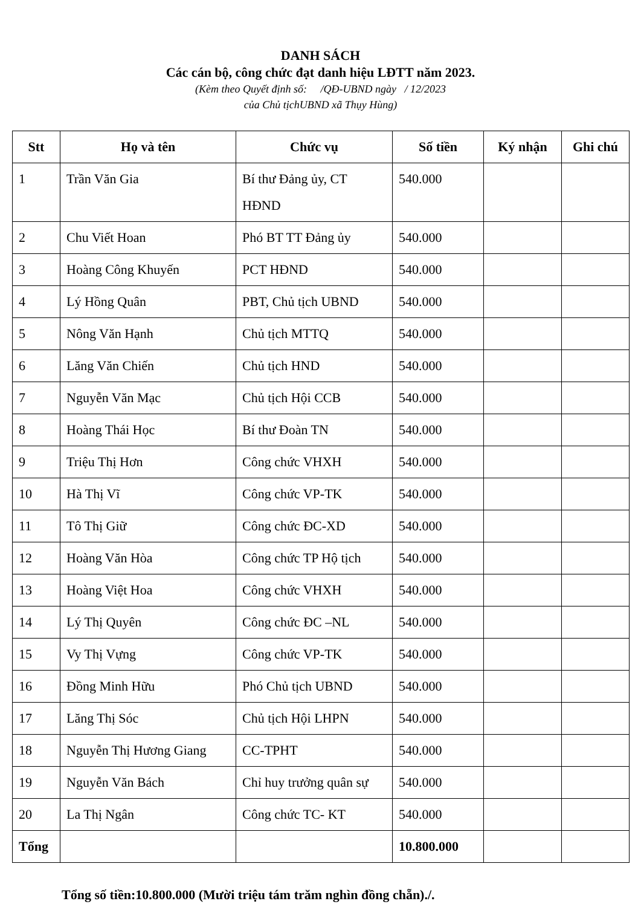DANH SÁCH
Các cán bộ, công chức đạt danh hiệu LĐTT năm 2023.
(Kèm theo Quyết định số: /QĐ-UBND ngày / 12/2023
của Chủ tịchUBND xã Thụy Hùng)
| Stt | Họ và tên | Chức vụ | Số tiền | Ký nhận | Ghi chú |
| --- | --- | --- | --- | --- | --- |
| 1 | Trần Văn Gia | Bí thư Đảng ủy, CT HĐND | 540.000 | | |
| 2 | Chu Viết Hoan | Phó BT TT Đảng ủy | 540.000 | | |
| 3 | Hoàng Công Khuyến | PCT HĐND | 540.000 | | |
| 4 | Lý Hồng Quân | PBT, Chủ tịch UBND | 540.000 | | |
| 5 | Nông Văn Hạnh | Chủ tịch MTTQ | 540.000 | | |
| 6 | Lăng Văn Chiến | Chủ tịch HND | 540.000 | | |
| 7 | Nguyễn Văn Mạc | Chủ tịch Hội CCB | 540.000 | | |
| 8 | Hoàng Thái Học | Bí thư Đoàn TN | 540.000 | | |
| 9 | Triệu Thị Hơn | Công chức VHXH | 540.000 | | |
| 10 | Hà Thị Vĩ | Công chức VP-TK | 540.000 | | |
| 11 | Tô Thị Giữ | Công chức ĐC-XD | 540.000 | | |
| 12 | Hoàng Văn Hòa | Công chức TP Hộ tịch | 540.000 | | |
| 13 | Hoàng Việt Hoa | Công chức VHXH | 540.000 | | |
| 14 | Lý Thị Quyên | Công chức ĐC –NL | 540.000 | | |
| 15 | Vy Thị Vựng | Công chức VP-TK | 540.000 | | |
| 16 | Đồng Minh Hữu | Phó Chủ tịch UBND | 540.000 | | |
| 17 | Lăng Thị Sóc | Chủ tịch Hội LHPN | 540.000 | | |
| 18 | Nguyễn Thị Hương Giang | CC-TPHT | 540.000 | | |
| 19 | Nguyễn Văn Bách | Chỉ huy trưởng quân sự | 540.000 | | |
| 20 | La Thị Ngân | Công chức TC- KT | 540.000 | | |
| Tổng | | | 10.800.000 | | |
Tổng số tiền:10.800.000 (Mười triệu tám trăm nghìn đồng chẵn)./.